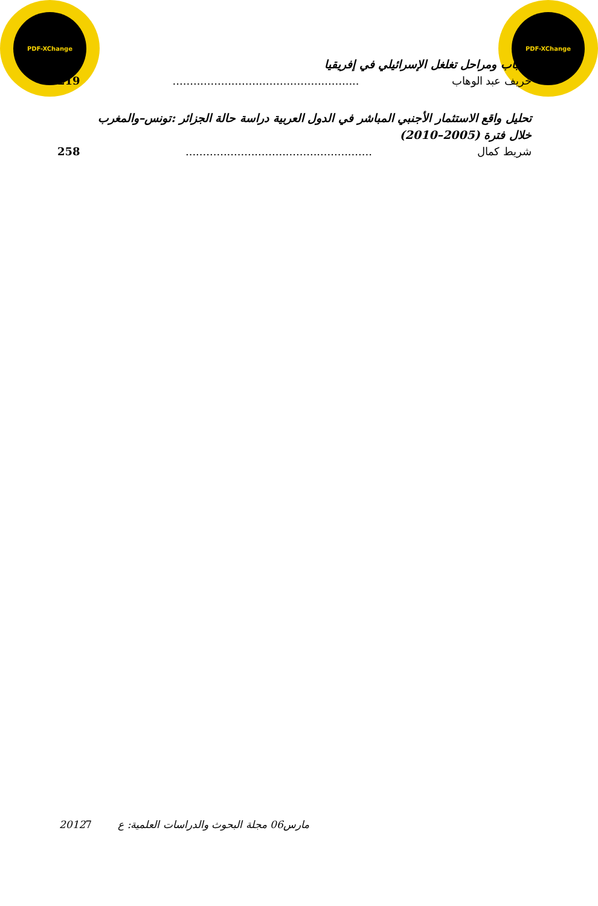PDF-XChange PDF-XChange
أسباب ومراحل تغلغل الإسرائيلي في إفريقيا
خريف عبد الوهاب...................................................... 219
تحليل واقع الاستثمار الأجنبي المباشر في الدول العربية دراسة حالة الجزائر :تونس–والمغرب
خلال فترة (2005–2010)
شريط كمال...................................................... 258
2012مارس06 مجلة البحوث والدراسات العلمية: ع 7